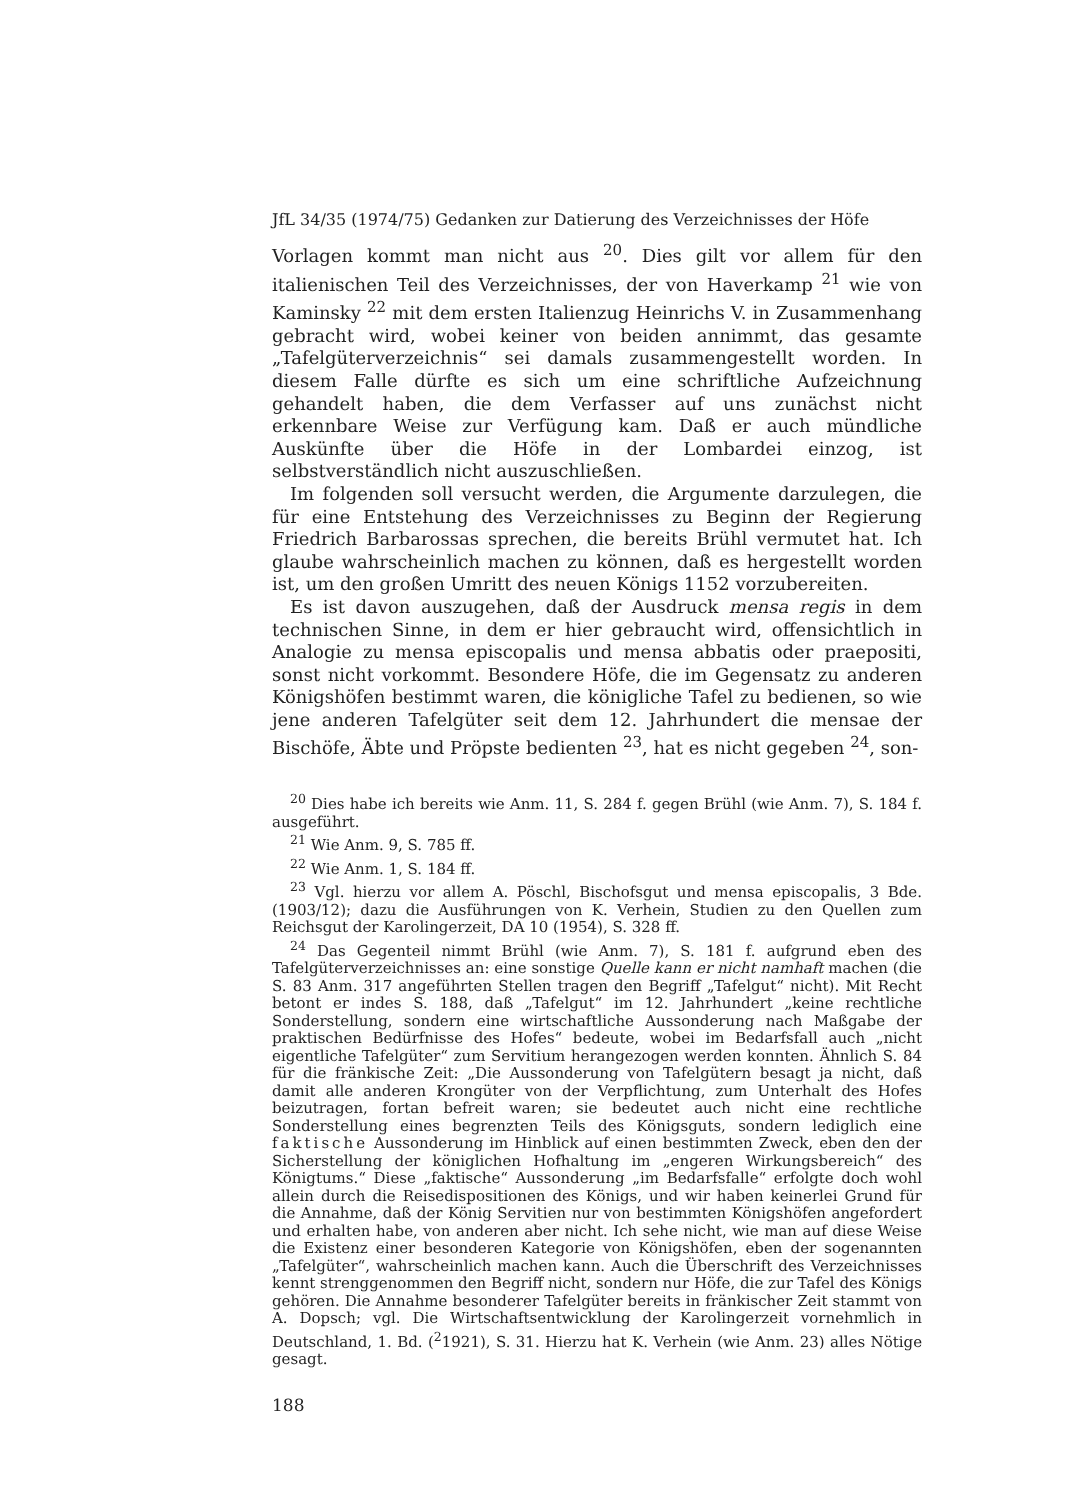JfL 34/35 (1974/75) Gedanken zur Datierung des Verzeichnisses der Höfe
Vorlagen kommt man nicht aus <sup>20</sup>. Dies gilt vor allem für den italienischen Teil des Verzeichnisses, der von Haverkamp <sup>21</sup> wie von Kaminsky <sup>22</sup> mit dem ersten Italienzug Heinrichs V. in Zusammenhang gebracht wird, wobei keiner von beiden annimmt, das gesamte „Tafelgüterverzeichnis“ sei damals zusammengestellt worden. In diesem Falle dürfte es sich um eine schriftliche Aufzeichnung gehandelt haben, die dem Verfasser auf uns zunächst nicht erkennbare Weise zur Verfügung kam. Daß er auch mündliche Auskünfte über die Höfe in der Lombardei einzog, ist selbstverständlich nicht auszuschließen.
Im folgenden soll versucht werden, die Argumente darzulegen, die für eine Entstehung des Verzeichnisses zu Beginn der Regierung Friedrich Barbarossas sprechen, die bereits Brühl vermutet hat. Ich glaube wahrscheinlich machen zu können, daß es hergestellt worden ist, um den großen Umritt des neuen Königs 1152 vorzubereiten.
Es ist davon auszugehen, daß der Ausdruck mensa regis in dem technischen Sinne, in dem er hier gebraucht wird, offensichtlich in Analogie zu mensa episcopalis und mensa abbatis oder praepositi, sonst nicht vorkommt. Besondere Höfe, die im Gegensatz zu anderen Königshöfen bestimmt waren, die königliche Tafel zu bedienen, so wie jene anderen Tafelgüter seit dem 12. Jahrhundert die mensae der Bischöfe, Äbte und Pröpste bedienten <sup>23</sup>, hat es nicht gegeben <sup>24</sup>, son-
<sup>20</sup> Dies habe ich bereits wie Anm. 11, S. 284 f. gegen Brühl (wie Anm. 7), S. 184 f. ausgeführt.
<sup>21</sup> Wie Anm. 9, S. 785 ff.
<sup>22</sup> Wie Anm. 1, S. 184 ff.
<sup>23</sup> Vgl. hierzu vor allem A. Pöschl, Bischofsgut und mensa episcopalis, 3 Bde. (1903/12); dazu die Ausführungen von K. Verhein, Studien zu den Quellen zum Reichsgut der Karolingerzeit, DA 10 (1954), S. 328 ff.
<sup>24</sup> Das Gegenteil nimmt Brühl (wie Anm. 7), S. 181 f. aufgrund eben des Tafelgüterverzeichnisses an: eine sonstige Quelle kann er nicht namhaft machen (die S. 83 Anm. 317 angeführten Stellen tragen den Begriff „Tafelgut“ nicht). Mit Recht betont er indes S. 188, daß „Tafelgut“ im 12. Jahrhundert „keine rechtliche Sonderstellung, sondern eine wirtschaftliche Aussonderung nach Maßgabe der praktischen Bedürfnisse des Hofes“ bedeute, wobei im Bedarfsfall auch „nicht eigentliche Tafelgüter“ zum Servitium herangezogen werden konnten. Ähnlich S. 84 für die fränkische Zeit: „Die Aussonderung von Tafelgütern besagt ja nicht, daß damit alle anderen Krongüter von der Verpflichtung, zum Unterhalt des Hofes beizutragen, fortan befreit waren; sie bedeutet auch nicht eine rechtliche Sonderstellung eines begrenzten Teils des Königsguts, sondern lediglich eine faktische Aussonderung im Hinblick auf einen bestimmten Zweck, eben den der Sicherstellung der königlichen Hofhaltung im „engeren Wirkungsbereich“ des Königtums.“ Diese „faktische“ Aussonderung „im Bedarfsfalle“ erfolgte doch wohl allein durch die Reisedispositionen des Königs, und wir haben keinerlei Grund für die Annahme, daß der König Servitien nur von bestimmten Königshöfen angefordert und erhalten habe, von anderen aber nicht. Ich sehe nicht, wie man auf diese Weise die Existenz einer besonderen Kategorie von Königshöfen, eben der sogenannten „Tafelgüter“, wahrscheinlich machen kann. Auch die Überschrift des Verzeichnisses kennt strenggenommen den Begriff nicht, sondern nur Höfe, die zur Tafel des Königs gehören. Die Annahme besonderer Tafelgüter bereits in fränkischer Zeit stammt von A. Dopsch; vgl. Die Wirtschaftsentwicklung der Karolingerzeit vornehmlich in Deutschland, 1. Bd. (<sup>2</sup>1921), S. 31. Hierzu hat K. Verhein (wie Anm. 23) alles Nötige gesagt.
188